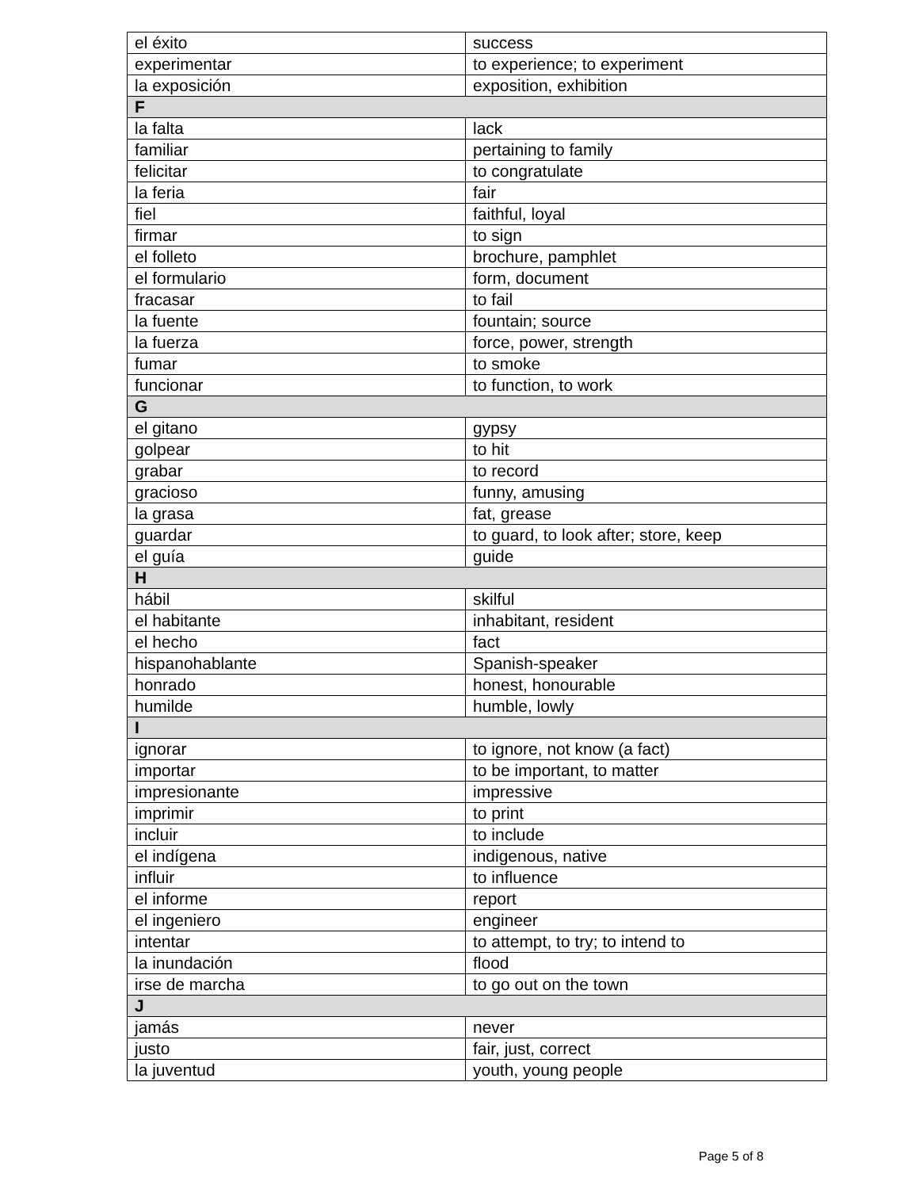| el éxito | success |
| experimentar | to experience; to experiment |
| la exposición | exposition, exhibition |
| F | |
| la falta | lack |
| familiar | pertaining to family |
| felicitar | to congratulate |
| la feria | fair |
| fiel | faithful, loyal |
| firmar | to sign |
| el folleto | brochure, pamphlet |
| el formulario | form, document |
| fracasar | to fail |
| la fuente | fountain; source |
| la fuerza | force, power, strength |
| fumar | to smoke |
| funcionar | to function, to work |
| G | |
| el gitano | gypsy |
| golpear | to hit |
| grabar | to record |
| gracioso | funny, amusing |
| la grasa | fat, grease |
| guardar | to guard, to look after; store, keep |
| el guía | guide |
| H | |
| hábil | skilful |
| el habitante | inhabitant, resident |
| el hecho | fact |
| hispanohablante | Spanish-speaker |
| honrado | honest, honourable |
| humilde | humble, lowly |
| I | |
| ignorar | to ignore, not know (a fact) |
| importar | to be important, to matter |
| impresionante | impressive |
| imprimir | to print |
| incluir | to include |
| el indígena | indigenous, native |
| influir | to influence |
| el informe | report |
| el ingeniero | engineer |
| intentar | to attempt, to try; to intend to |
| la inundación | flood |
| irse de marcha | to go out on the town |
| J | |
| jamás | never |
| justo | fair, just, correct |
| la juventud | youth, young people |
Page 5 of 8